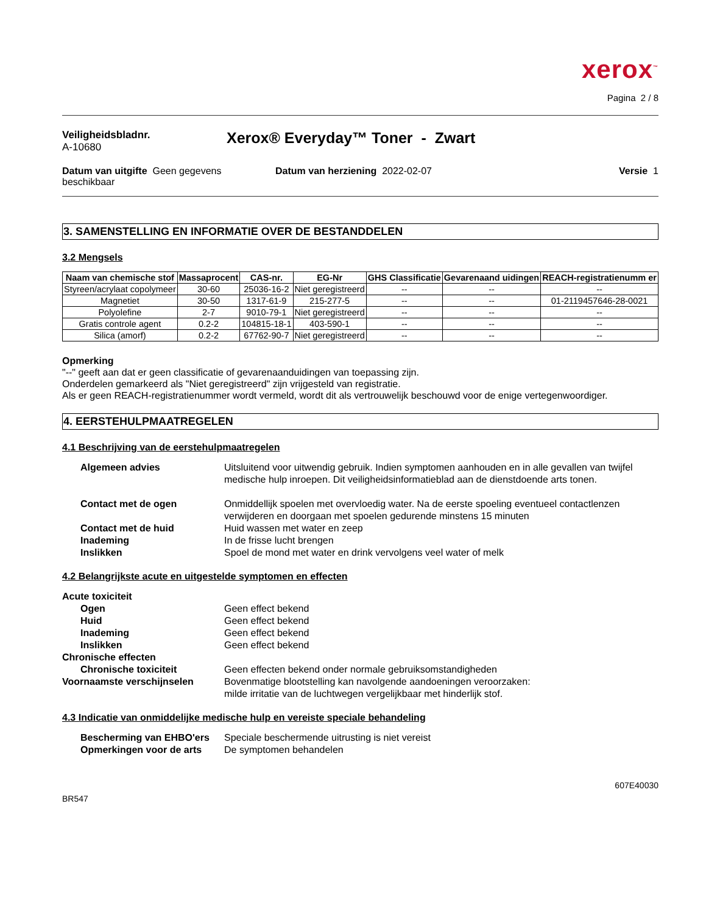xerox<sup>™</sup>
Pagina 2 / 8
Veiligheidsbladnr.
A-10680
Xerox® Everyday™ Toner - Zwart
Datum van uitgifte Geen gegevens beschikbaar
Datum van herziening 2022-02-07
Versie 1
3. SAMENSTELLING EN INFORMATIE OVER DE BESTANDDELEN
3.2 Mengsels
| Naam van chemische stof | Massaprocent | CAS-nr. | EG-Nr | GHS Classificatie | Gevarenaand uidingen | REACH-registratienumm er |
| --- | --- | --- | --- | --- | --- | --- |
| Styreen/acrylaat copolymeer | 30-60 | 25036-16-2 | Niet geregistreerd | -- | -- | -- |
| Magnetiet | 30-50 | 1317-61-9 | 215-277-5 | -- | -- | 01-2119457646-28-0021 |
| Polyolefine | 2-7 | 9010-79-1 | Niet geregistreerd | -- | -- | -- |
| Gratis controle agent | 0.2-2 | 104815-18-1 | 403-590-1 | -- | -- | -- |
| Silica (amorf) | 0.2-2 | 67762-90-7 | Niet geregistreerd | -- | -- | -- |
Opmerking
"--" geeft aan dat er geen classificatie of gevarenaanduidingen van toepassing zijn.
Onderdelen gemarkeerd als "Niet geregistreerd" zijn vrijgesteld van registratie.
Als er geen REACH-registratienummer wordt vermeld, wordt dit als vertrouwelijk beschouwd voor de enige vertegenwoordiger.
4. EERSTEHULPMAATREGELEN
4.1 Beschrijving van de eerstehulpmaatregelen
Algemeen advies Uitsluitend voor uitwendig gebruik. Indien symptomen aanhouden en in alle gevallen van twijfel medische hulp inroepen. Dit veiligheidsinformatieblad aan de dienstdoende arts tonen.
Contact met de ogen Onmiddellijk spoelen met overvloedig water. Na de eerste spoeling eventueel contactlenzen verwijderen en doorgaan met spoelen gedurende minstens 15 minuten Contact met de huid Huid wassen met water en zeep Inademing In de frisse lucht brengen Inslikken Spoel de mond met water en drink vervolgens veel water of melk
4.2 Belangrijkste acute en uitgestelde symptomen en effecten
Acute toxiciteit Ogen Geen effect bekend Huid Geen effect bekend Inademing Geen effect bekend Inslikken Geen effect bekend Chronische effecten Chronische toxiciteit Geen effecten bekend onder normale gebruiksomstandigheden Voornaamste verschijnselen Bovenmatige blootstelling kan navolgende aandoeningen veroorzaken:
milde irritatie van de luchtwegen vergelijkbaar met hinderlijk stof.
4.3 Indicatie van onmiddelijke medische hulp en vereiste speciale behandeling
Bescherming van EHBO'ers Speciale beschermende uitrusting is niet vereist Opmerkingen voor de arts De symptomen behandelen
607E40030
BR547